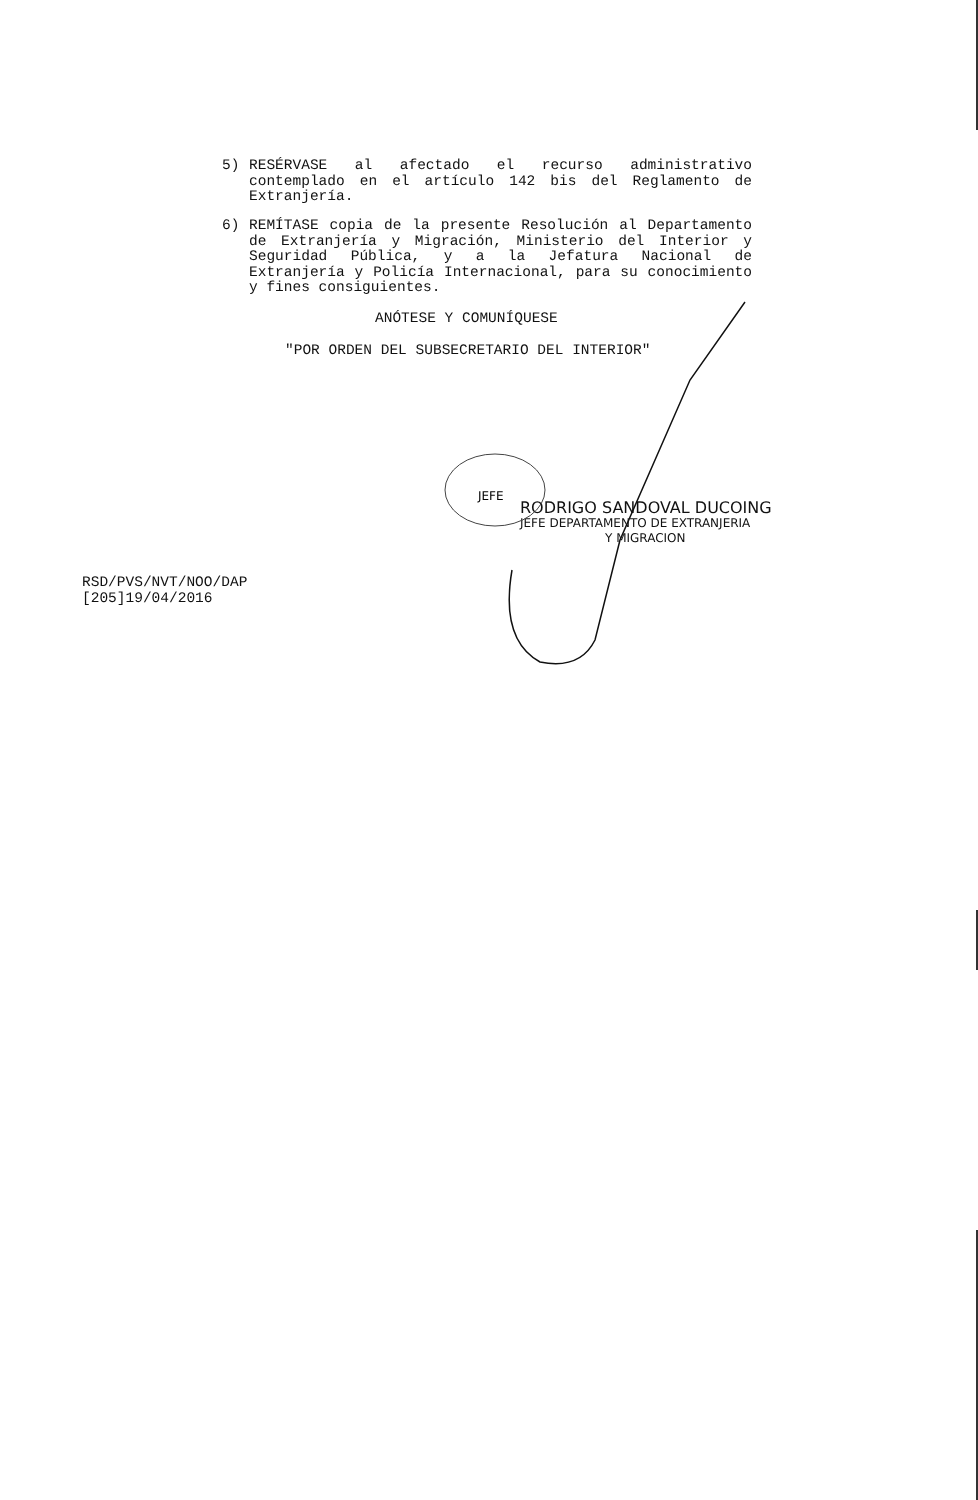5)
RESÉRVASE al afectado el recurso administrativo contemplado en el artículo 142 bis del Reglamento de Extranjería.
6)
REMÍTASE copia de la presente Resolución al Departamento de Extranjería y Migración, Ministerio del Interior y Seguridad Pública, y a la Jefatura Nacional de Extranjería y Policía Internacional, para su conocimiento y fines consiguientes.
ANÓTESE Y COMUNÍQUESE
"POR ORDEN DEL SUBSECRETARIO DEL INTERIOR"
RODRIGO SANDOVAL DUCOING
JEFE DEPARTAMENTO DE EXTRANJERIA
Y MIGRACION
JEFE
RSD/PVS/NVT/NOO/DAP
[205]19/04/2016